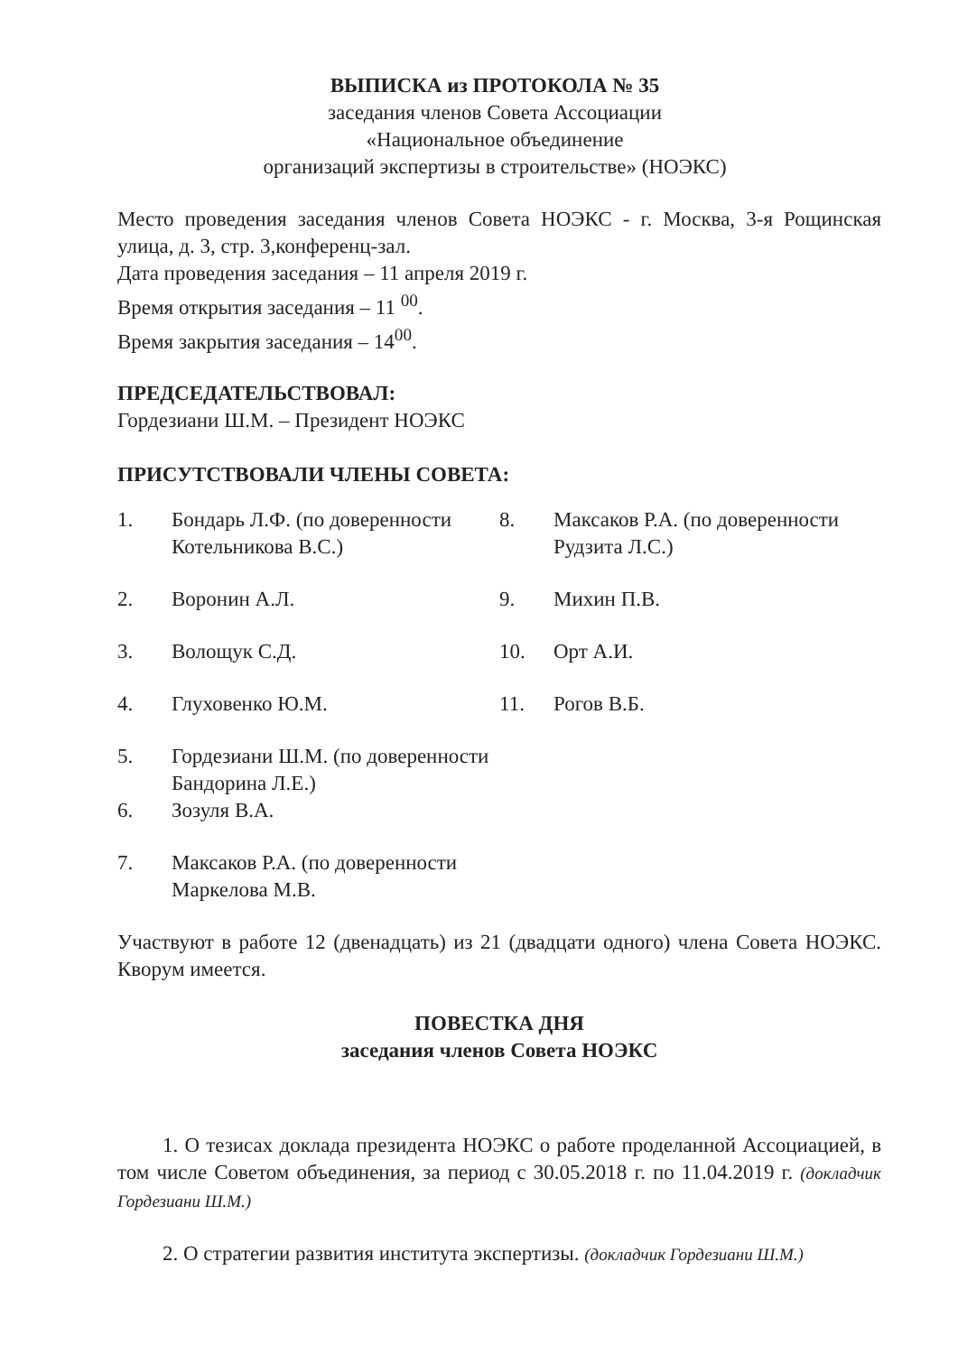ВЫПИСКА из ПРОТОКОЛА № 35
заседания членов Совета Ассоциации
«Национальное объединение
организаций экспертизы в строительстве» (НОЭКС)
Место проведения заседания членов Совета НОЭКС - г. Москва, 3-я Рощинская улица, д. 3, стр. 3,конференц-зал.
Дата проведения заседания – 11 апреля 2019 г.
Время открытия заседания – 11 <sup>00</sup>.
Время закрытия заседания – 14<sup>00</sup>.
ПРЕДСЕДАТЕЛЬСТВОВАЛ:
Гордезиани Ш.М. – Президент НОЭКС
ПРИСУТСТВОВАЛИ ЧЛЕНЫ СОВЕТА:
1. Бондарь Л.Ф. (по доверенности Котельникова В.С.)
2. Воронин А.Л.
3. Волощук С.Д.
4. Глуховенко Ю.М.
5. Гордезиани Ш.М. (по доверенности Бандорина Л.Е.)
6. Зозуля В.А.
7. Максаков Р.А. (по доверенности Маркелова М.В.
8. Максаков Р.А. (по доверенности Рудзита Л.С.)
9. Михин П.В.
10. Орт А.И.
11. Рогов В.Б.
Участвуют в работе 12 (двенадцать) из 21 (двадцати одного) члена Совета НОЭКС. Кворум имеется.
ПОВЕСТКА ДНЯ
заседания членов Совета НОЭКС
1. О тезисах доклада президента НОЭКС о работе проделанной Ассоциацией, в том числе Советом объединения, за период с 30.05.2018 г. по 11.04.2019 г. (докладчик Гордезиани Ш.М.)
2. О стратегии развития института экспертизы. (докладчик Гордезиани Ш.М.)